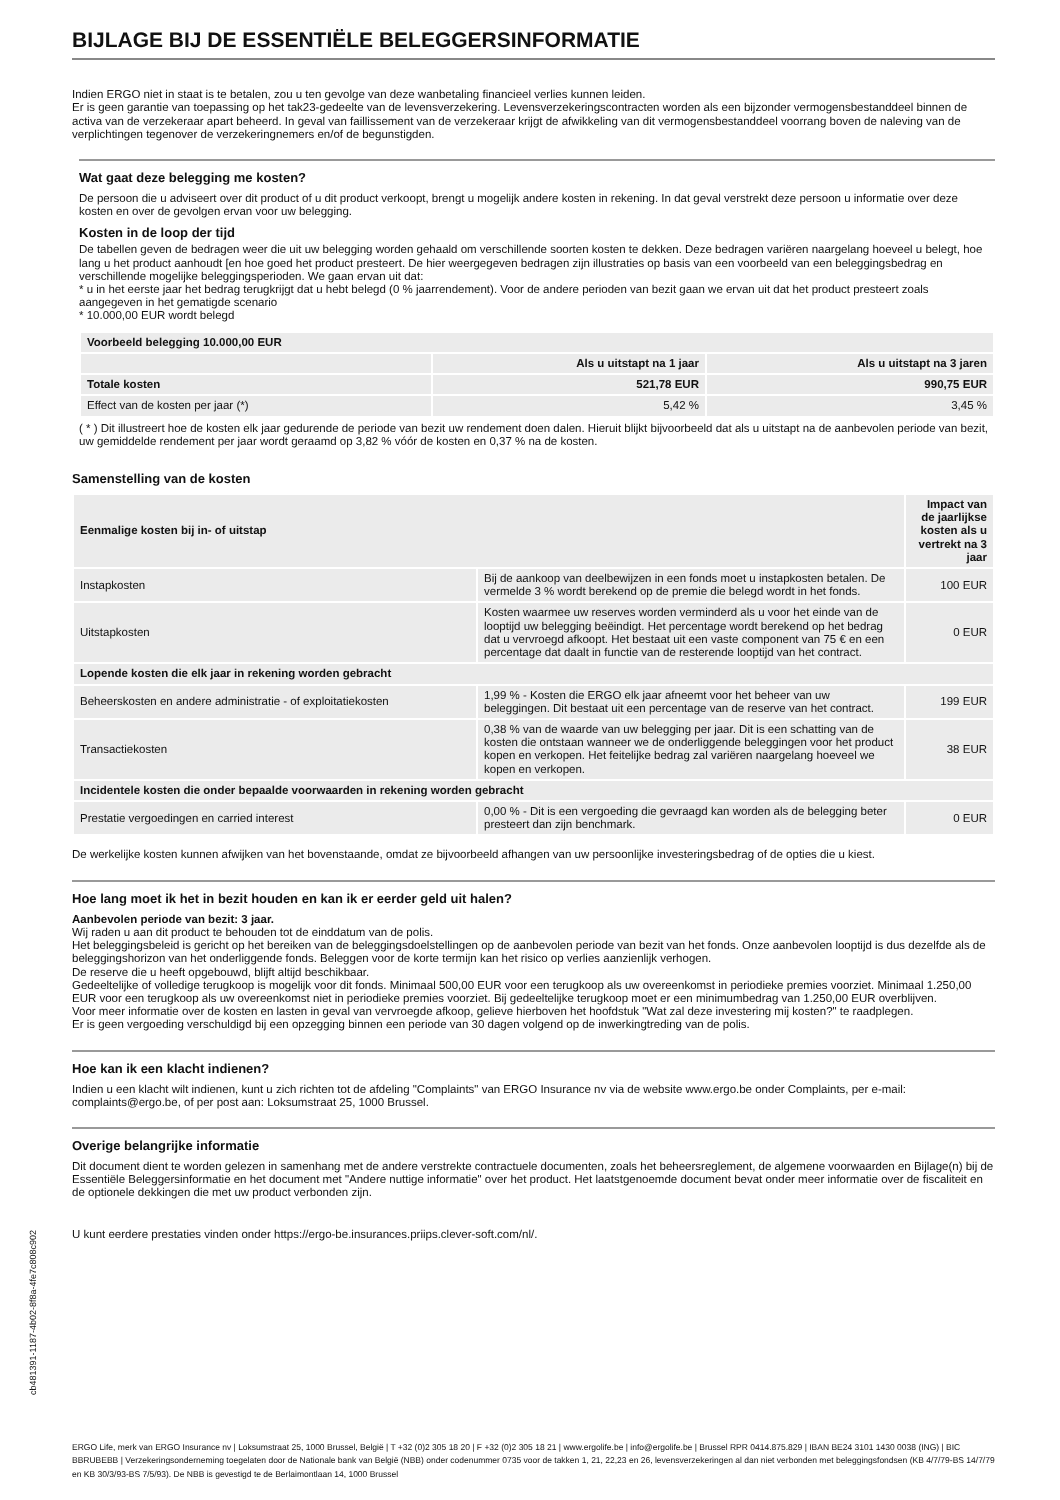BIJLAGE BIJ DE ESSENTIËLE BELEGGERSINFORMATIE
Indien ERGO niet in staat is te betalen, zou u ten gevolge van deze wanbetaling financieel verlies kunnen leiden.
Er is geen garantie van toepassing op het tak23-gedeelte van de levensverzekering. Levensverzekeringscontracten worden als een bijzonder vermogensbestanddeel binnen de activa van de verzekeraar apart beheerd. In geval van faillissement van de verzekeraar krijgt de afwikkeling van dit vermogensbestanddeel voorrang boven de naleving van de verplichtingen tegenover de verzekeringnemers en/of de begunstigden.
Wat gaat deze belegging me kosten?
De persoon die u adviseert over dit product of u dit product verkoopt, brengt u mogelijk andere kosten in rekening. In dat geval verstrekt deze persoon u informatie over deze kosten en over de gevolgen ervan voor uw belegging.
Kosten in de loop der tijd
De tabellen geven de bedragen weer die uit uw belegging worden gehaald om verschillende soorten kosten te dekken. Deze bedragen variëren naargelang hoeveel u belegt, hoe lang u het product aanhoudt [en hoe goed het product presteert. De hier weergegeven bedragen zijn illustraties op basis van een voorbeeld van een beleggingsbedrag en verschillende mogelijke beleggingsperioden. We gaan ervan uit dat:
* u in het eerste jaar het bedrag terugkrijgt dat u hebt belegd (0 % jaarrendement). Voor de andere perioden van bezit gaan we ervan uit dat het product presteert zoals aangegeven in het gematigde scenario
* 10.000,00 EUR wordt belegd
| Voorbeeld belegging 10.000,00 EUR | | |
| --- | --- | --- |
| | Als u uitstapt na 1 jaar | Als u uitstapt na 3 jaren |
| Totale kosten | 521,78 EUR | 990,75 EUR |
| Effect van de kosten per jaar (*) | 5,42 % | 3,45 % |
( * ) Dit illustreert hoe de kosten elk jaar gedurende de periode van bezit uw rendement doen dalen. Hieruit blijkt bijvoorbeeld dat als u uitstapt na de aanbevolen periode van bezit, uw gemiddelde rendement per jaar wordt geraamd op 3,82 % vóór de kosten en 0,37 % na de kosten.
Samenstelling van de kosten
| Eenmalige kosten bij in- of uitstap | | Impact van de jaarlijkse kosten als u vertrekt na 3 jaar |
| --- | --- | --- |
| Instapkosten | Bij de aankoop van deelbewijzen in een fonds moet u instapkosten betalen. De vermelde 3 % wordt berekend op de premie die belegd wordt in het fonds. | 100 EUR |
| Uitstapkosten | Kosten waarmee uw reserves worden verminderd als u voor het einde van de looptijd uw belegging beëindigt. Het percentage wordt berekend op het bedrag dat u vervroegd afkoopt. Het bestaat uit een vaste component van 75 € en een percentage dat daalt in functie van de resterende looptijd van het contract. | 0 EUR |
| Lopende kosten die elk jaar in rekening worden gebracht | | |
| Beheerskosten en andere administratie - of exploitatiekosten | 1,99 % - Kosten die ERGO elk jaar afneemt voor het beheer van uw beleggingen. Dit bestaat uit een percentage van de reserve van het contract. | 199 EUR |
| Transactiekosten | 0,38 % van de waarde van uw belegging per jaar. Dit is een schatting van de kosten die ontstaan wanneer we de onderliggende beleggingen voor het product kopen en verkopen. Het feitelijke bedrag zal variëren naargelang hoeveel we kopen en verkopen. | 38 EUR |
| Incidentele kosten die onder bepaalde voorwaarden in rekening worden gebracht | | |
| Prestatie vergoedingen en carried interest | 0,00 % - Dit is een vergoeding die gevraagd kan worden als de belegging beter presteert dan zijn benchmark. | 0 EUR |
De werkelijke kosten kunnen afwijken van het bovenstaande, omdat ze bijvoorbeeld afhangen van uw persoonlijke investeringsbedrag of de opties die u kiest.
Hoe lang moet ik het in bezit houden en kan ik er eerder geld uit halen?
Aanbevolen periode van bezit: 3 jaar.
Wij raden u aan dit product te behouden tot de einddatum van de polis.
Het beleggingsbeleid is gericht op het bereiken van de beleggingsdoelstellingen op de aanbevolen periode van bezit van het fonds. Onze aanbevolen looptijd is dus dezelfde als de beleggingshorizon van het onderliggende fonds. Beleggen voor de korte termijn kan het risico op verlies aanzienlijk verhogen.
De reserve die u heeft opgebouwd, blijft altijd beschikbaar.
Gedeeltelijke of volledige terugkoop is mogelijk voor dit fonds. Minimaal 500,00 EUR voor een terugkoop als uw overeenkomst in periodieke premies voorziet. Minimaal 1.250,00 EUR voor een terugkoop als uw overeenkomst niet in periodieke premies voorziet. Bij gedeeltelijke terugkoop moet er een minimumbedrag van 1.250,00 EUR overblijven.
Voor meer informatie over de kosten en lasten in geval van vervroegde afkoop, gelieve hierboven het hoofdstuk "Wat zal deze investering mij kosten?" te raadplegen.
Er is geen vergoeding verschuldigd bij een opzegging binnen een periode van 30 dagen volgend op de inwerkingtreding van de polis.
Hoe kan ik een klacht indienen?
Indien u een klacht wilt indienen, kunt u zich richten tot de afdeling "Complaints" van ERGO Insurance nv via de website www.ergo.be onder Complaints, per e-mail: complaints@ergo.be, of per post aan: Loksumstraat 25, 1000 Brussel.
Overige belangrijke informatie
Dit document dient te worden gelezen in samenhang met de andere verstrekte contractuele documenten, zoals het beheersreglement, de algemene voorwaarden en Bijlage(n) bij de Essentiële Beleggersinformatie en het document met "Andere nuttige informatie" over het product. Het laatstgenoemde document bevat onder meer informatie over de fiscaliteit en de optionele dekkingen die met uw product verbonden zijn.
U kunt eerdere prestaties vinden onder https://ergo-be.insurances.priips.clever-soft.com/nl/.
cb481391-1187-4b02-8f8a-4fe7c808c902
ERGO Life, merk van ERGO Insurance nv | Loksumstraat 25, 1000 Brussel, België | T +32 (0)2 305 18 20 | F +32 (0)2 305 18 21 | www.ergolife.be | info@ergolife.be | Brussel RPR 0414.875.829 | IBAN BE24 3101 1430 0038 (ING) | BIC BBRUBEBB | Verzekeringsonderneming toegelaten door de Nationale bank van België (NBB) onder codenummer 0735 voor de takken 1, 21, 22,23 en 26, levensverzekeringen al dan niet verbonden met beleggingsfondsen (KB 4/7/79-BS 14/7/79 en KB 30/3/93-BS 7/5/93). De NBB is gevestigd te de Berlaimontlaan 14, 1000 Brussel